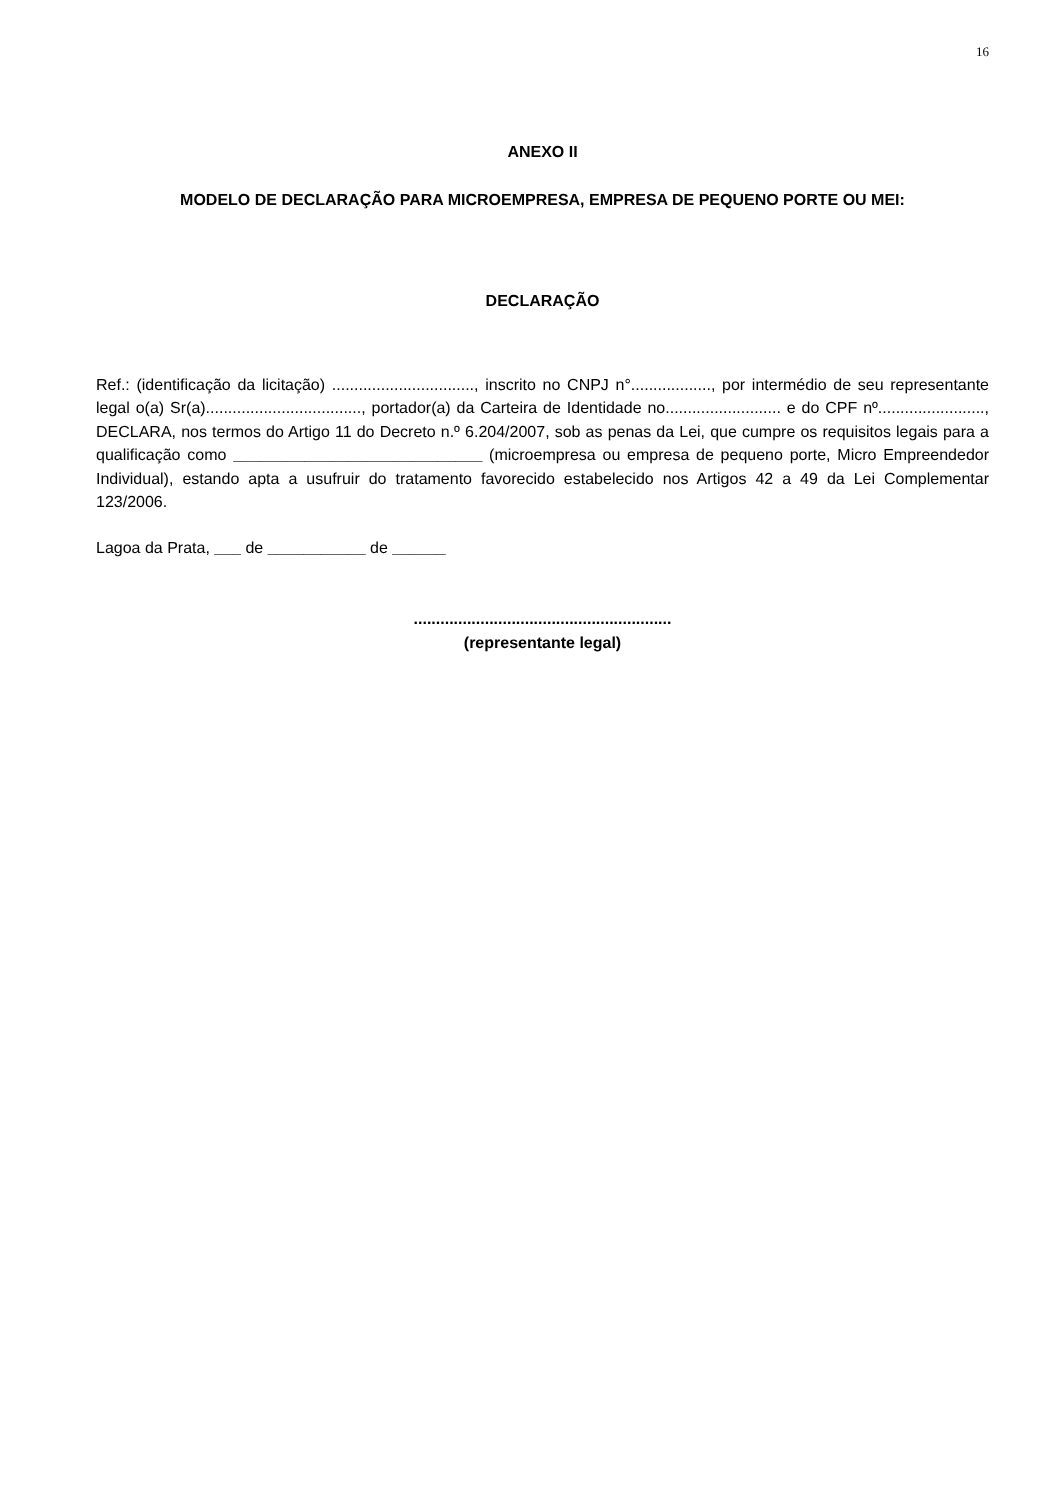16
ANEXO II
MODELO DE DECLARAÇÃO PARA MICROEMPRESA, EMPRESA DE PEQUENO PORTE OU MEI:
DECLARAÇÃO
Ref.: (identificação da licitação) ................................, inscrito no CNPJ n°.................., por intermédio de seu representante legal o(a) Sr(a)..................................., portador(a) da Carteira de Identidade no.......................... e do CPF nº........................, DECLARA, nos termos do Artigo 11 do Decreto n.º 6.204/2007, sob as penas da Lei, que cumpre os requisitos legais para a qualificação como ____________________________ (microempresa ou empresa de pequeno porte, Micro Empreendedor Individual), estando apta a usufruir do tratamento favorecido estabelecido nos Artigos 42 a 49 da Lei Complementar 123/2006.
Lagoa da Prata, ___ de ___________ de ______
..........................................................
(representante legal)